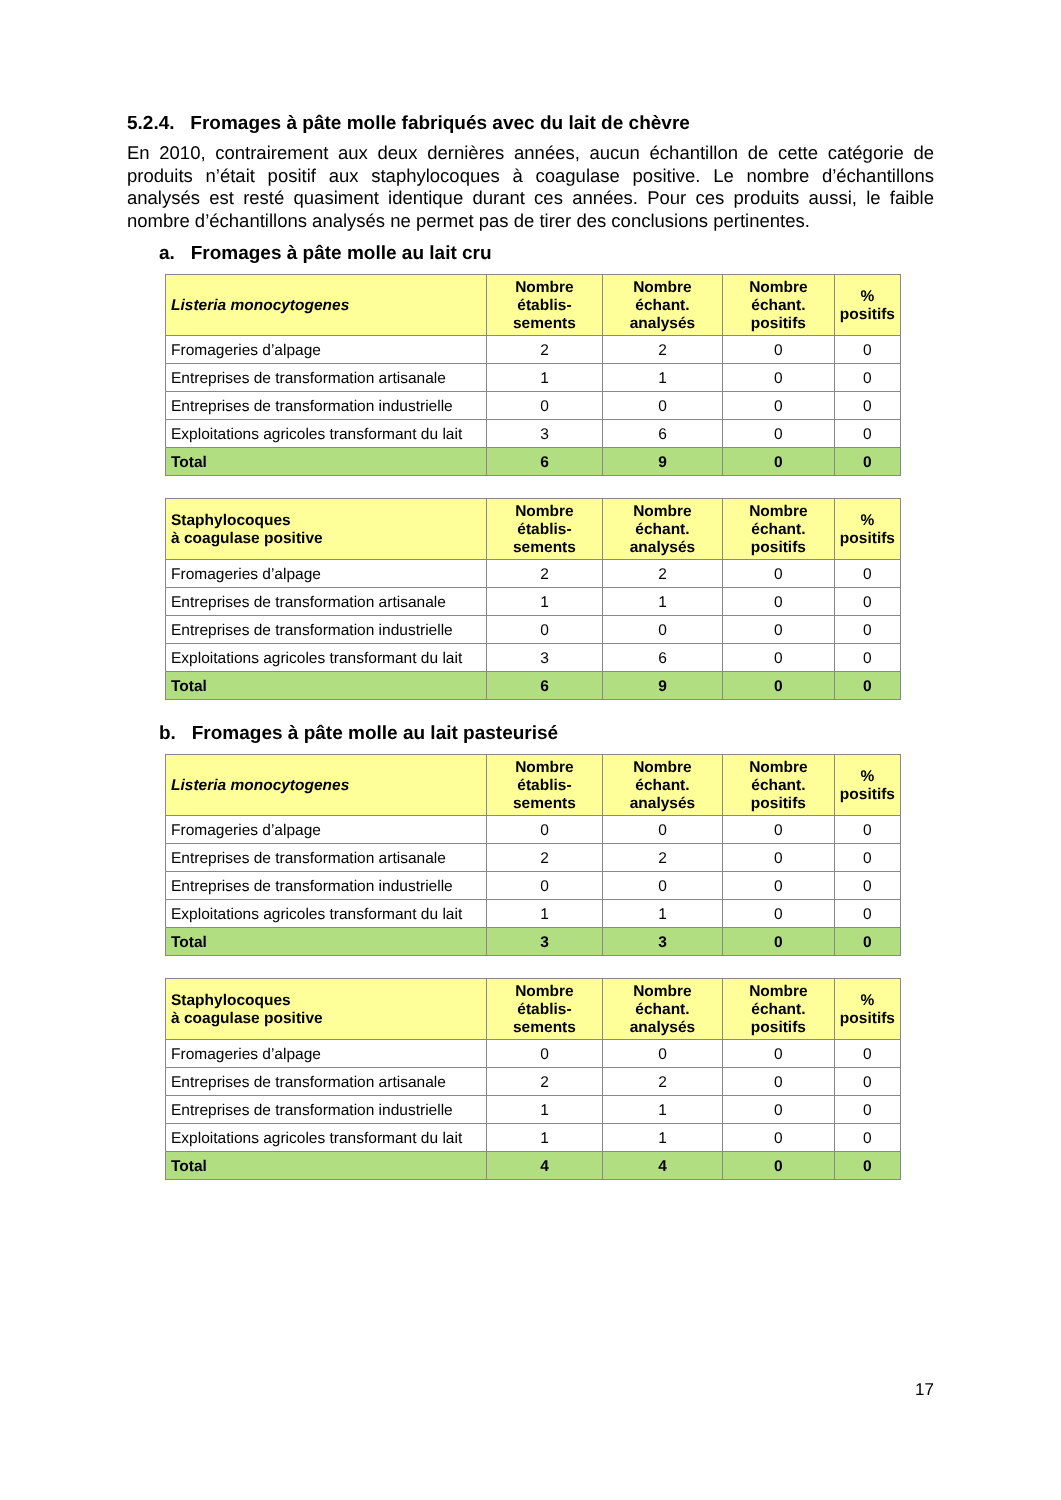5.2.4. Fromages à pâte molle fabriqués avec du lait de chèvre
En 2010, contrairement aux deux dernières années, aucun échantillon de cette catégorie de produits n’était positif aux staphylocoques à coagulase positive. Le nombre d’échantillons analysés est resté quasiment identique durant ces années. Pour ces produits aussi, le faible nombre d’échantillons analysés ne permet pas de tirer des conclusions pertinentes.
a. Fromages à pâte molle au lait cru
| Listeria monocytogenes | Nombre établis-sements | Nombre échant. analysés | Nombre échant. positifs | % positifs |
| --- | --- | --- | --- | --- |
| Fromageries d’alpage | 2 | 2 | 0 | 0 |
| Entreprises de transformation artisanale | 1 | 1 | 0 | 0 |
| Entreprises de transformation industrielle | 0 | 0 | 0 | 0 |
| Exploitations agricoles transformant du lait | 3 | 6 | 0 | 0 |
| Total | 6 | 9 | 0 | 0 |
| Staphylocoques à coagulase positive | Nombre établis-sements | Nombre échant. analysés | Nombre échant. positifs | % positifs |
| --- | --- | --- | --- | --- |
| Fromageries d’alpage | 2 | 2 | 0 | 0 |
| Entreprises de transformation artisanale | 1 | 1 | 0 | 0 |
| Entreprises de transformation industrielle | 0 | 0 | 0 | 0 |
| Exploitations agricoles transformant du lait | 3 | 6 | 0 | 0 |
| Total | 6 | 9 | 0 | 0 |
b. Fromages à pâte molle au lait pasteurisé
| Listeria monocytogenes | Nombre établis-sements | Nombre échant. analysés | Nombre échant. positifs | % positifs |
| --- | --- | --- | --- | --- |
| Fromageries d’alpage | 0 | 0 | 0 | 0 |
| Entreprises de transformation artisanale | 2 | 2 | 0 | 0 |
| Entreprises de transformation industrielle | 0 | 0 | 0 | 0 |
| Exploitations agricoles transformant du lait | 1 | 1 | 0 | 0 |
| Total | 3 | 3 | 0 | 0 |
| Staphylocoques à coagulase positive | Nombre établis-sements | Nombre échant. analysés | Nombre échant. positifs | % positifs |
| --- | --- | --- | --- | --- |
| Fromageries d’alpage | 0 | 0 | 0 | 0 |
| Entreprises de transformation artisanale | 2 | 2 | 0 | 0 |
| Entreprises de transformation industrielle | 1 | 1 | 0 | 0 |
| Exploitations agricoles transformant du lait | 1 | 1 | 0 | 0 |
| Total | 4 | 4 | 0 | 0 |
17